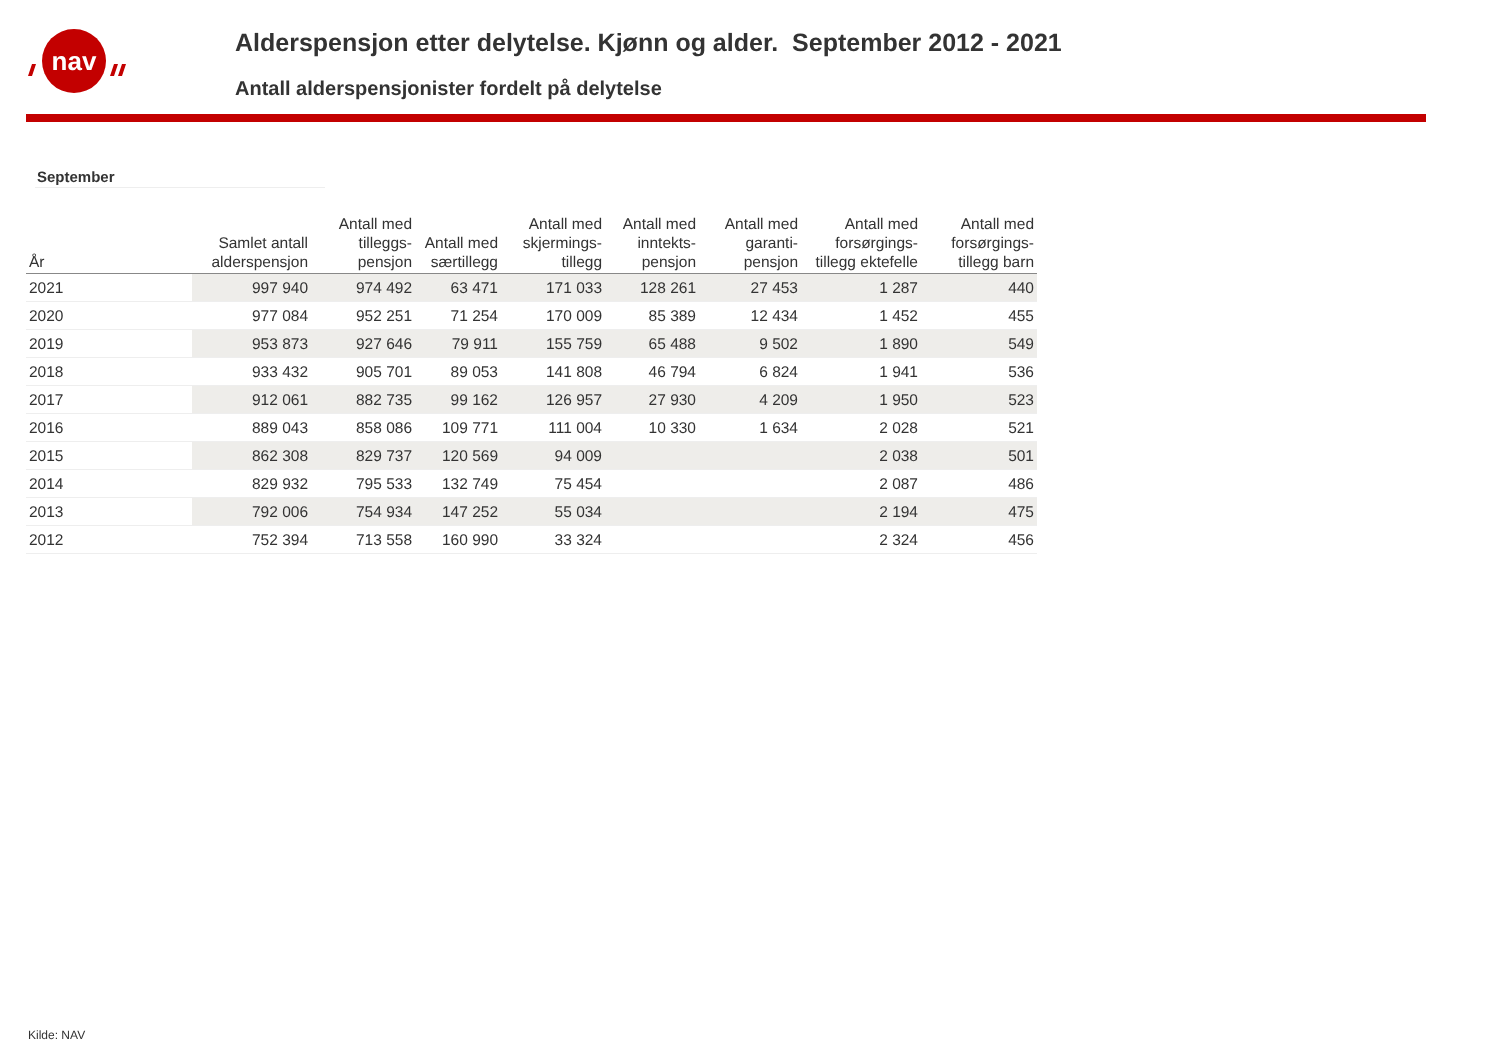nav
Alderspensjon etter delytelse. Kjønn og alder. September 2012 - 2021
Antall alderspensjonister fordelt på delytelse
September
| År | Samlet antall alderspensjon | Antall med tilleggs-pensjon | Antall med særtillegg | Antall med skjermings-tillegg | Antall med inntekts-pensjon | Antall med garanti-pensjon | Antall med forsørgings-tillegg ektefelle | Antall med forsørgings-tillegg barn |
| --- | --- | --- | --- | --- | --- | --- | --- | --- |
| 2021 | 997 940 | 974 492 | 63 471 | 171 033 | 128 261 | 27 453 | 1 287 | 440 |
| 2020 | 977 084 | 952 251 | 71 254 | 170 009 | 85 389 | 12 434 | 1 452 | 455 |
| 2019 | 953 873 | 927 646 | 79 911 | 155 759 | 65 488 | 9 502 | 1 890 | 549 |
| 2018 | 933 432 | 905 701 | 89 053 | 141 808 | 46 794 | 6 824 | 1 941 | 536 |
| 2017 | 912 061 | 882 735 | 99 162 | 126 957 | 27 930 | 4 209 | 1 950 | 523 |
| 2016 | 889 043 | 858 086 | 109 771 | 111 004 | 10 330 | 1 634 | 2 028 | 521 |
| 2015 | 862 308 | 829 737 | 120 569 | 94 009 | | | 2 038 | 501 |
| 2014 | 829 932 | 795 533 | 132 749 | 75 454 | | | 2 087 | 486 |
| 2013 | 792 006 | 754 934 | 147 252 | 55 034 | | | 2 194 | 475 |
| 2012 | 752 394 | 713 558 | 160 990 | 33 324 | | | 2 324 | 456 |
Kilde: NAV